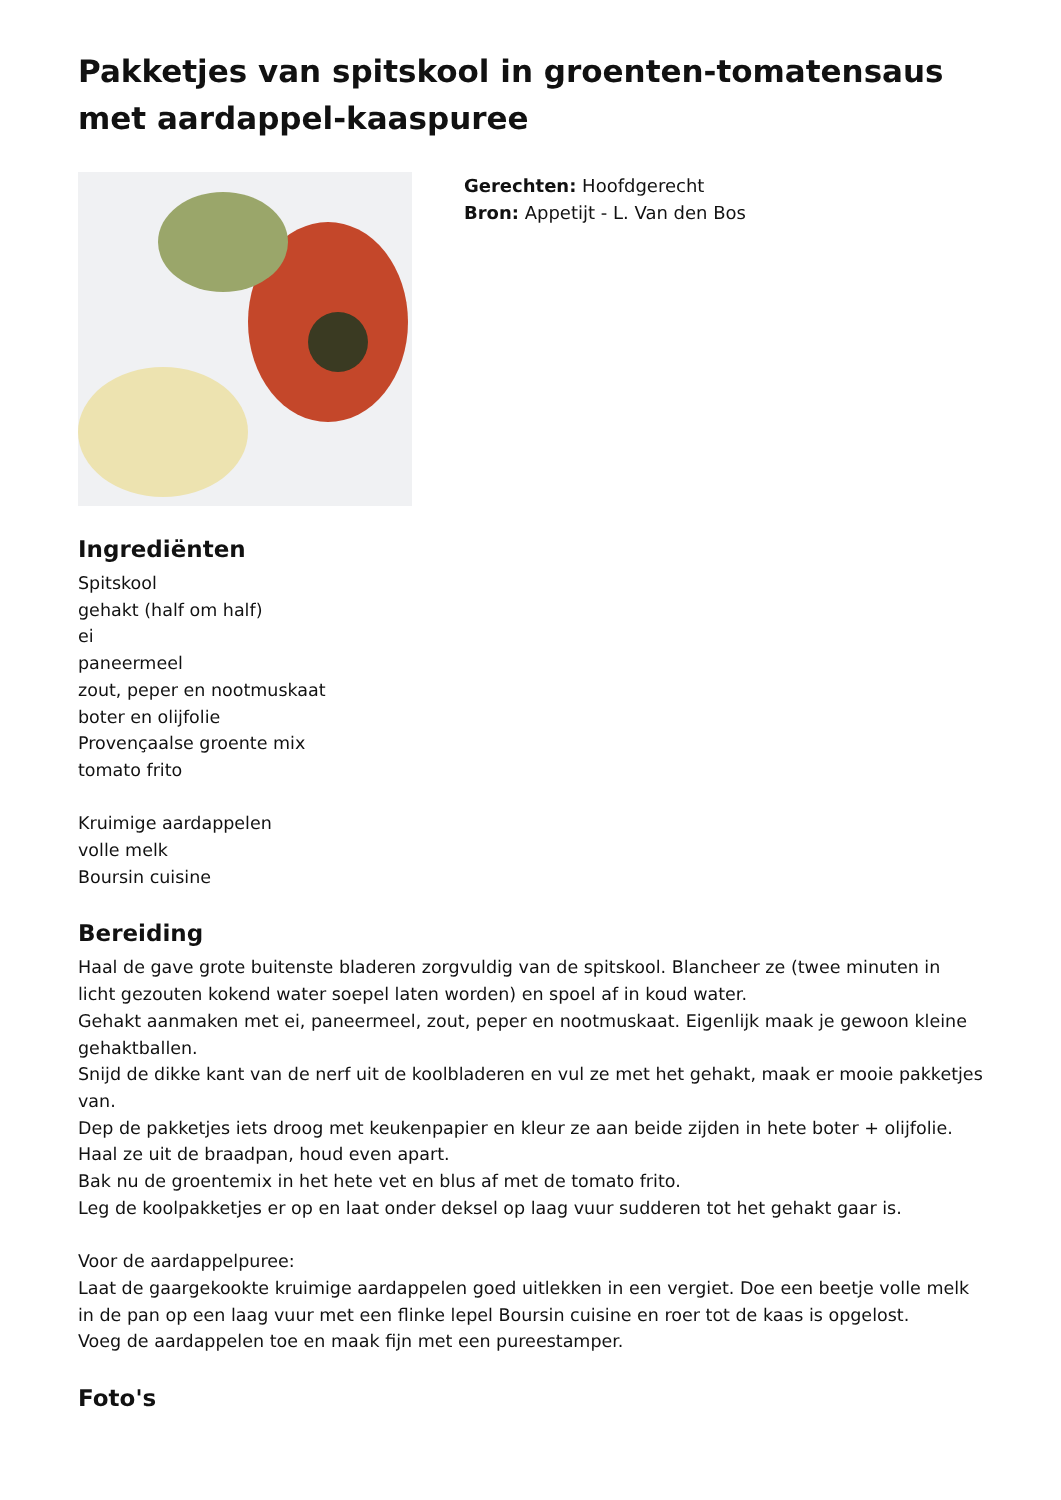Pakketjes van spitskool in groenten-tomatensaus met aardappel-kaaspuree
Gerechten: Hoofdgerecht
Bron: Appetijt - L. Van den Bos
Ingrediënten
Spitskool
gehakt (half om half)
ei
paneermeel
zout, peper en nootmuskaat
boter en olijfolie
Provençaalse groente mix
tomato frito
Kruimige aardappelen
volle melk
Boursin cuisine
Bereiding
Haal de gave grote buitenste bladeren zorgvuldig van de spitskool. Blancheer ze (twee minuten in licht gezouten kokend water soepel laten worden) en spoel af in koud water.
Gehakt aanmaken met ei, paneermeel, zout, peper en nootmuskaat. Eigenlijk maak je gewoon kleine gehaktballen.
Snijd de dikke kant van de nerf uit de koolbladeren en vul ze met het gehakt, maak er mooie pakketjes van.
Dep de pakketjes iets droog met keukenpapier en kleur ze aan beide zijden in hete boter + olijfolie.
Haal ze uit de braadpan, houd even apart.
Bak nu de groentemix in het hete vet en blus af met de tomato frito.
Leg de koolpakketjes er op en laat onder deksel op laag vuur sudderen tot het gehakt gaar is.
Voor de aardappelpuree:
Laat de gaargekookte kruimige aardappelen goed uitlekken in een vergiet. Doe een beetje volle melk in de pan op een laag vuur met een flinke lepel Boursin cuisine en roer tot de kaas is opgelost.
Voeg de aardappelen toe en maak fijn met een pureestamper.
Foto's